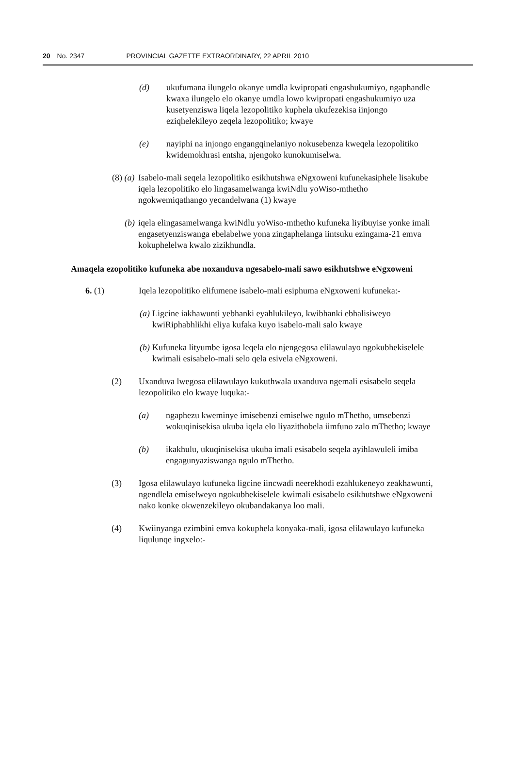20 No. 2347 PROVINCIAL GAZETTE EXTRAORDINARY, 22 APRIL 2010
(d) ukufumana ilungelo okanye umdla kwipropati engashukumiyo, ngaphandle kwaxa ilungelo elo okanye umdla lowo kwipropati engashukumiyo uza kusetyenziswa liqela lezopolitiko kuphela ukufezekisa iinjongo eziqhelekileyo zeqela lezopolitiko; kwaye
(e) nayiphi na injongo engangqinelaniyo nokusebenza kweqela lezopolitiko kwidemokhrasi entsha, njengoko kunokumiselwa.
(8) (a)
Isabelo-mali seqela lezopolitiko esikhutshwa eNgxoweni kufunekasiphele lisakube iqela lezopolitiko elo lingasamelwanga kwiNdlu yoWiso-mthetho ngokwemiqathango yecandelwana (1) kwaye
(b)
iqela elingasamelwanga kwiNdlu yoWiso-mthetho kufuneka liyibuyise yonke imali engasetyenziswanga ebelabelwe yona zingaphelanga iintsuku ezingama-21 emva kokuphelelwa kwalo zizikhundla.
Amaqela ezopolitiko kufuneka abe noxanduva ngesabelo-mali sawo esikhutshwe eNgxoweni
6. (1) Iqela lezopolitiko elifumene isabelo-mali esiphuma eNgxoweni kufuneka:-
(a)
Ligcine iakhawunti yebhanki eyahlukileyo, kwibhanki ebhalisiweyo kwiRiphabhlikhi eliya kufaka kuyo isabelo-mali salo kwaye
(b)
Kufuneka lityumbe igosa leqela elo njengegosa elilawulayo ngokubhekiselele kwimali esisabelo-mali selo qela esivela eNgxoweni.
(2) Uxanduva lwegosa elilawulayo kukuthwala uxanduva ngemali esisabelo seqela lezopolitiko elo kwaye luquka:-
(a) ngaphezu kweminye imisebenzi emiselwe ngulo mThetho, umsebenzi wokuqinisekisa ukuba iqela elo liyazithobela iimfuno zalo mThetho; kwaye
(b) ikakhulu, ukuqinisekisa ukuba imali esisabelo seqela ayihlawuleli imiba engagunyaziswanga ngulo mThetho.
(3) Igosa elilawulayo kufuneka ligcine iincwadi neerekhodi ezahlukeneyo zeakhawunti, ngendlela emiselweyo ngokubhekiselele kwimali esisabelo esikhutshwe eNgxoweni nako konke okwenzekileyo okubandakanya loo mali.
(4) Kwiinyanga ezimbini emva kokuphela konyaka-mali, igosa elilawulayo kufuneka liqulunqe ingxelo:-